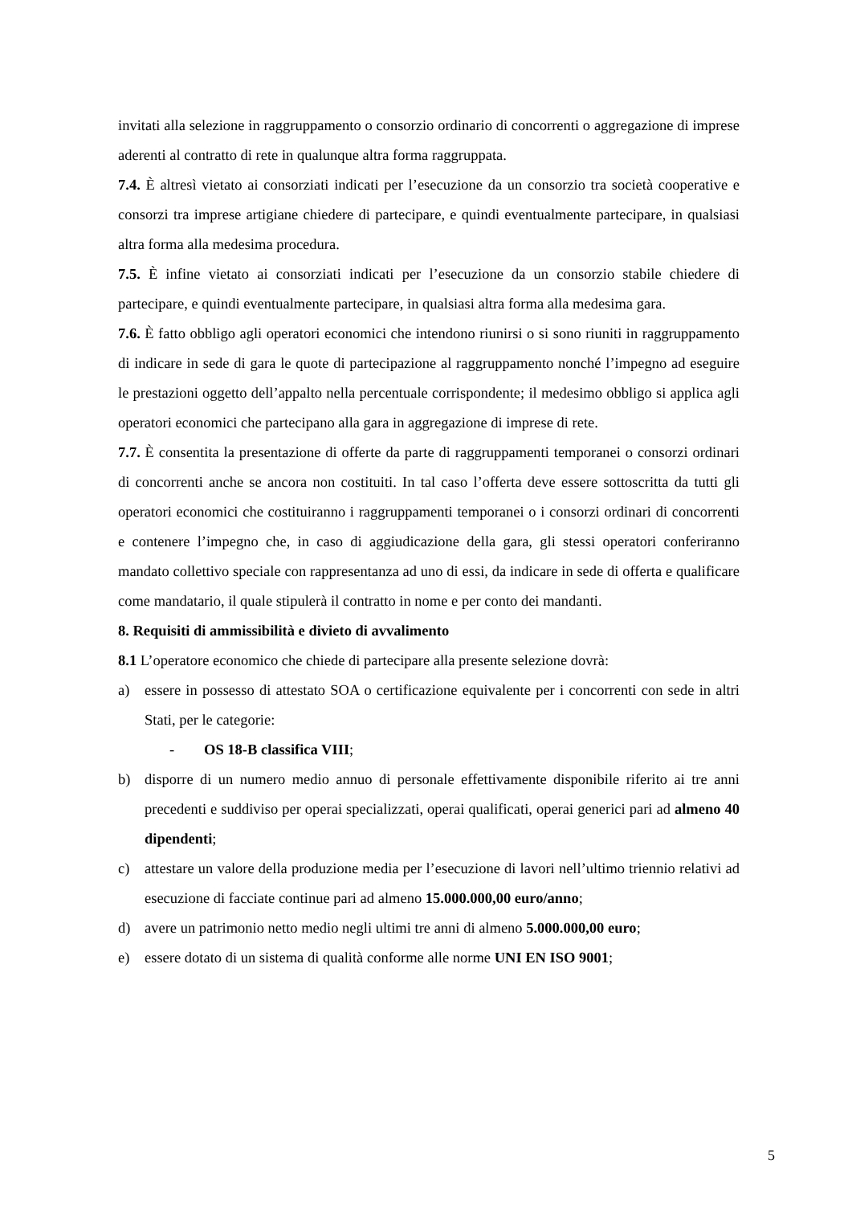invitati alla selezione in raggruppamento o consorzio ordinario di concorrenti o aggregazione di imprese aderenti al contratto di rete in qualunque altra forma raggruppata.
7.4. È altresì vietato ai consorziati indicati per l’esecuzione da un consorzio tra società cooperative e consorzi tra imprese artigiane chiedere di partecipare, e quindi eventualmente partecipare, in qualsiasi altra forma alla medesima procedura.
7.5. È infine vietato ai consorziati indicati per l’esecuzione da un consorzio stabile chiedere di partecipare, e quindi eventualmente partecipare, in qualsiasi altra forma alla medesima gara.
7.6. È fatto obbligo agli operatori economici che intendono riunirsi o si sono riuniti in raggruppamento di indicare in sede di gara le quote di partecipazione al raggruppamento nonché l’impegno ad eseguire le prestazioni oggetto dell’appalto nella percentuale corrispondente; il medesimo obbligo si applica agli operatori economici che partecipano alla gara in aggregazione di imprese di rete.
7.7. È consentita la presentazione di offerte da parte di raggruppamenti temporanei o consorzi ordinari di concorrenti anche se ancora non costituiti. In tal caso l’offerta deve essere sottoscritta da tutti gli operatori economici che costituiranno i raggruppamenti temporanei o i consorzi ordinari di concorrenti e contenere l’impegno che, in caso di aggiudicazione della gara, gli stessi operatori conferiranno mandato collettivo speciale con rappresentanza ad uno di essi, da indicare in sede di offerta e qualificare come mandatario, il quale stipulerà il contratto in nome e per conto dei mandanti.
8. Requisiti di ammissibilità e divieto di avvalimento
8.1 L’operatore economico che chiede di partecipare alla presente selezione dovrà:
a) essere in possesso di attestato SOA o certificazione equivalente per i concorrenti con sede in altri Stati, per le categorie:
- OS 18-B classifica VIII;
b) disporre di un numero medio annuo di personale effettivamente disponibile riferito ai tre anni precedenti e suddiviso per operai specializzati, operai qualificati, operai generici pari ad almeno 40 dipendenti;
c) attestare un valore della produzione media per l’esecuzione di lavori nell’ultimo triennio relativi ad esecuzione di facciate continue pari ad almeno 15.000.000,00 euro/anno;
d) avere un patrimonio netto medio negli ultimi tre anni di almeno 5.000.000,00 euro;
e) essere dotato di un sistema di qualità conforme alle norme UNI EN ISO 9001;
5